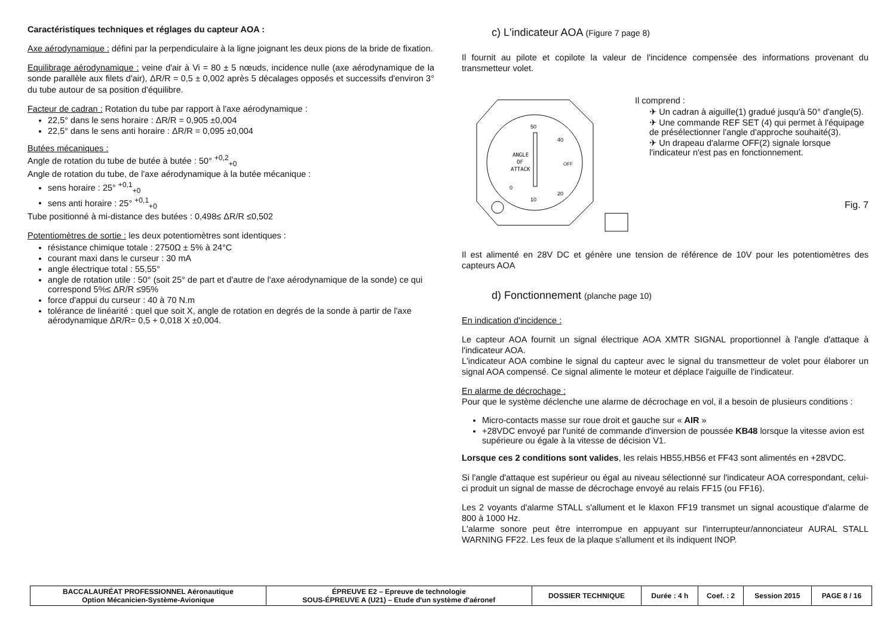Caractéristiques techniques et réglages du capteur AOA :
Axe aérodynamique : défini par la perpendiculaire à la ligne joignant les deux pions de la bride de fixation.
Equilibrage aérodynamique : veine d'air à Vi = 80 ± 5 nœuds, incidence nulle (axe aérodynamique de la sonde parallèle aux filets d'air), ΔR/R = 0,5 ± 0,002 après 5 décalages opposés et successifs d'environ 3° du tube autour de sa position d'équilibre.
Facteur de cadran : Rotation du tube par rapport à l'axe aérodynamique :
22,5° dans le sens horaire : ΔR/R = 0,905 ±0,004
22,5° dans le sens anti horaire : ΔR/R = 0,095 ±0,004
Butées mécaniques :
Angle de rotation du tube de butée à butée : 50° <sup>+0,2</sup><sub>+0</sub>
Angle de rotation du tube, de l'axe aérodynamique à la butée mécanique :
sens horaire : 25° <sup>+0,1</sup><sub>+0</sub>
sens anti horaire : 25° <sup>+0,1</sup><sub>+0</sub>
Tube positionné à mi-distance des butées : 0,498≤ ΔR/R ≤0,502
Potentiomètres de sortie : les deux potentiomètres sont identiques :
résistance chimique totale : 2750Ω ± 5% à 24°C
courant maxi dans le curseur : 30 mA
angle électrique total : 55,55°
angle de rotation utile : 50° (soit 25° de part et d'autre de l'axe aérodynamique de la sonde) ce qui correspond 5%≤ ΔR/R ≤95%
force d'appui du curseur : 40 à 70 N.m
tolérance de linéarité : quel que soit X, angle de rotation en degrés de la sonde à partir de l'axe aérodynamique ΔR/R= 0,5 + 0,018 X ±0,004.
c) L'indicateur AOA (Figure 7 page 8)
Il fournit au pilote et copilote la valeur de l'incidence compensée des informations provenant du transmetteur volet.
ANGLE
OF
ATTACK
50
40
20
10
0
OFF
Il comprend :
✈ Un cadran à aiguille(1) gradué jusqu'à 50° d'angle(5).
✈ Une commande REF SET (4) qui permet à l'équipage de présélectionner l'angle d'approche souhaité(3).
✈ Un drapeau d'alarme OFF(2) signale lorsque l'indicateur n'est pas en fonctionnement.
Fig. 7
Il est alimenté en 28V DC et génère une tension de référence de 10V pour les potentiomètres des capteurs AOA
d) Fonctionnement (planche page 10)
En indication d'incidence :
Le capteur AOA fournit un signal électrique AOA XMTR SIGNAL proportionnel à l'angle d'attaque à l'indicateur AOA.
L'indicateur AOA combine le signal du capteur avec le signal du transmetteur de volet pour élaborer un signal AOA compensé. Ce signal alimente le moteur et déplace l'aiguille de l'indicateur.
En alarme de décrochage :
Pour que le système déclenche une alarme de décrochage en vol, il a besoin de plusieurs conditions :
Micro-contacts masse sur roue droit et gauche sur « AIR »
+28VDC envoyé par l'unité de commande d'inversion de poussée KB48 lorsque la vitesse avion est supérieure ou égale à la vitesse de décision V1.
Lorsque ces 2 conditions sont valides, les relais HB55,HB56 et FF43 sont alimentés en +28VDC.
Si l'angle d'attaque est supérieur ou égal au niveau sélectionné sur l'indicateur AOA correspondant, celui-ci produit un signal de masse de décrochage envoyé au relais FF15 (ou FF16).
Les 2 voyants d'alarme STALL s'allument et le klaxon FF19 transmet un signal acoustique d'alarme de 800 à 1000 Hz.
L'alarme sonore peut être interrompue en appuyant sur l'interrupteur/annonciateur AURAL STALL WARNING FF22. Les feux de la plaque s'allument et ils indiquent INOP.
| BACCALAURÉAT PROFESSIONNEL Aéronautique Option Mécanicien-Système-Avionique | ÉPREUVE E2 – Epreuve de technologie SOUS-ÉPREUVE A (U21) – Etude d'un système d'aéronef | DOSSIER TECHNIQUE | Durée : 4 h | Coef. : 2 | Session 2015 | PAGE 8 / 16 |